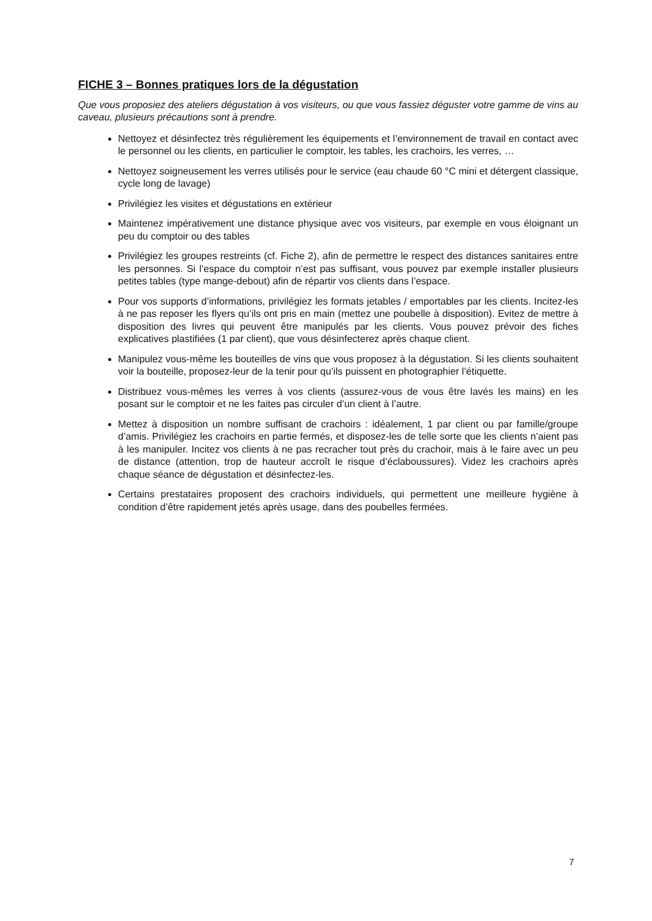FICHE 3 – Bonnes pratiques lors de la dégustation
Que vous proposiez des ateliers dégustation à vos visiteurs, ou que vous fassiez déguster votre gamme de vins au caveau, plusieurs précautions sont à prendre.
Nettoyez et désinfectez très régulièrement les équipements et l’environnement de travail en contact avec le personnel ou les clients, en particulier le comptoir, les tables, les crachoirs, les verres, …
Nettoyez soigneusement les verres utilisés pour le service (eau chaude 60 °C mini et détergent classique, cycle long de lavage)
Privilégiez les visites et dégustations en extérieur
Maintenez impérativement une distance physique avec vos visiteurs, par exemple en vous éloignant un peu du comptoir ou des tables
Privilégiez les groupes restreints (cf. Fiche 2), afin de permettre le respect des distances sanitaires entre les personnes. Si l’espace du comptoir n’est pas suffisant, vous pouvez par exemple installer plusieurs petites tables (type mange-debout) afin de répartir vos clients dans l’espace.
Pour vos supports d’informations, privilégiez les formats jetables / emportables par les clients. Incitez-les à ne pas reposer les flyers qu’ils ont pris en main (mettez une poubelle à disposition). Evitez de mettre à disposition des livres qui peuvent être manipulés par les clients. Vous pouvez prévoir des fiches explicatives plastifiées (1 par client), que vous désinfecterez après chaque client.
Manipulez vous-même les bouteilles de vins que vous proposez à la dégustation. Si les clients souhaitent voir la bouteille, proposez-leur de la tenir pour qu’ils puissent en photographier l’étiquette.
Distribuez vous-mêmes les verres à vos clients (assurez-vous de vous être lavés les mains) en les posant sur le comptoir et ne les faites pas circuler d’un client à l’autre.
Mettez à disposition un nombre suffisant de crachoirs : idéalement, 1 par client ou par famille/groupe d’amis. Privilégiez les crachoirs en partie fermés, et disposez-les de telle sorte que les clients n’aient pas à les manipuler. Incitez vos clients à ne pas recracher tout près du crachoir, mais à le faire avec un peu de distance (attention, trop de hauteur accroît le risque d’éclaboussures). Videz les crachoirs après chaque séance de dégustation et désinfectez-les.
Certains prestataires proposent des crachoirs individuels, qui permettent une meilleure hygiène à condition d’être rapidement jetés après usage, dans des poubelles fermées.
7